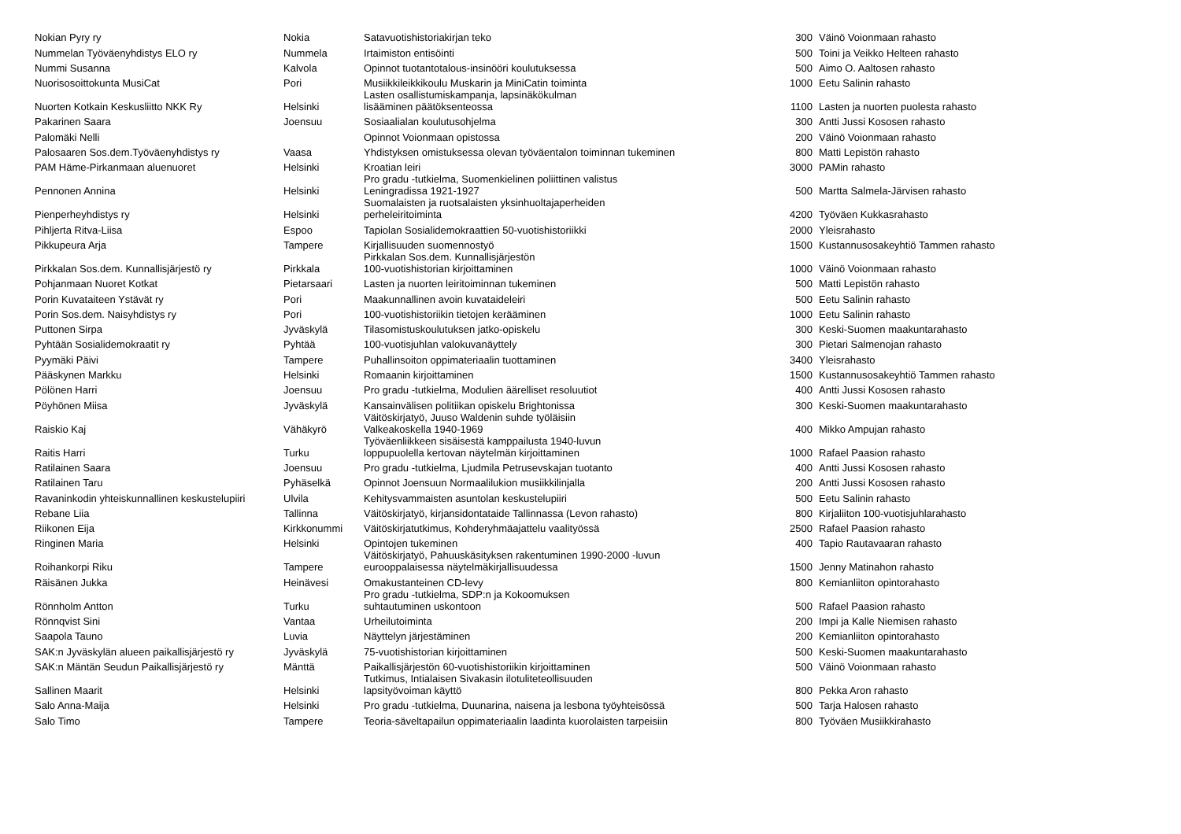| Nokian Pyry ry | Nokia | Satavuotishistoriakirjan teko | 300 | Väinö Voionmaan rahasto |
| Nummelan Työväenyhdistys ELO ry | Nummela | Irtaimiston entisöinti | 500 | Toini ja Veikko Helteen rahasto |
| Nummi Susanna | Kalvola | Opinnot tuotantotalous-insinööri koulutuksessa | 500 | Aimo O. Aaltosen rahasto |
| Nuorisosoittokunta MusiCat | Pori | Musiikkileikkikoulu Muskarin ja MiniCatin toiminta | 1000 | Eetu Salinin rahasto |
| Nuorten Kotkain Keskusliitto NKK Ry | Helsinki | Lasten osallistumiskampanja, lapsinäkökulman lisääminen päätöksenteossa | 1100 | Lasten ja nuorten puolesta rahasto |
| Pakarinen Saara | Joensuu | Sosiaalialan koulutusohjelma | 300 | Antti Jussi Kososen rahasto |
| Palomäki Nelli | | Opinnot Voionmaan opistossa | 200 | Väinö Voionmaan rahasto |
| Palosaaren Sos.dem.Työväenyhdistys ry | Vaasa | Yhdistyksen omistuksessa olevan työväentalon toiminnan tukeminen | 800 | Matti Lepistön rahasto |
| PAM Häme-Pirkanmaan aluenuoret | Helsinki | Kroatian leiri | 3000 | PAMin rahasto |
| Pennonen Annina | Helsinki | Pro gradu -tutkielma, Suomenkielinen poliittinen valistus Leningradissa 1921-1927 | 500 | Martta Salmela-Järvisen rahasto |
| Pienperheyhdistys ry | Helsinki | Suomalaisten ja ruotsalaisten yksinhuoltajaperheiden perheleiritoiminta | 4200 | Työväen Kukkasrahasto |
| Pihljerta Ritva-Liisa | Espoo | Tapiolan Sosialidemokraattien 50-vuotishistoriikki | 2000 | Yleisrahasto |
| Pikkupeura Arja | Tampere | Kirjallisuuden suomennostyö | 1500 | Kustannusosakeyhtiö Tammen rahasto |
| Pirkkalan Sos.dem. Kunnallisjärjestö ry | Pirkkala | Pirkkalan Sos.dem. Kunnallisjärjestön 100-vuotishistorian kirjoittaminen | 1000 | Väinö Voionmaan rahasto |
| Pohjanmaan Nuoret Kotkat | Pietarsaari | Lasten ja nuorten leiritoiminnan tukeminen | 500 | Matti Lepistön rahasto |
| Porin Kuvataiteen Ystävät ry | Pori | Maakunnallinen avoin kuvataideleiri | 500 | Eetu Salinin rahasto |
| Porin Sos.dem. Naisyhdistys ry | Pori | 100-vuotishistoriikin tietojen kerääminen | 1000 | Eetu Salinin rahasto |
| Puttonen Sirpa | Jyväskylä | Tilasomistuskoulutuksen jatko-opiskelu | 300 | Keski-Suomen maakuntarahasto |
| Pyhtään Sosialidemokraatit ry | Pyhtää | 100-vuotisjuhlan valokuvanäyttely | 300 | Pietari Salmenojan rahasto |
| Pyymäki Päivi | Tampere | Puhallinsoiton oppimateriaalin tuottaminen | 3400 | Yleisrahasto |
| Pääskynen Markku | Helsinki | Romaanin kirjoittaminen | 1500 | Kustannusosakeyhtiö Tammen rahasto |
| Pölönen Harri | Joensuu | Pro gradu -tutkielma, Modulien äärelliset resoluutiot | 400 | Antti Jussi Kososen rahasto |
| Pöyhönen Miisa | Jyväskylä | Kansainvälisen politiikan opiskelu Brightonissa | 300 | Keski-Suomen maakuntarahasto |
| Raiskio Kaj | Vähäkyrö | Väitöskirjatyö, Juuso Waldenin suhde työläisiin Valkeakoskella 1940-1969 | 400 | Mikko Ampujan rahasto |
| Raitis Harri | Turku | Työväenliikkeen sisäisestä kamppailusta 1940-luvun loppupuolella kertovan näytelmän kirjoittaminen | 1000 | Rafael Paasion rahasto |
| Ratilainen Saara | Joensuu | Pro gradu -tutkielma, Ljudmila Petrusevskajan tuotanto | 400 | Antti Jussi Kososen rahasto |
| Ratilainen Taru | Pyhäselkä | Opinnot Joensuun Normaalilukion musiikkilinjalla | 200 | Antti Jussi Kososen rahasto |
| Ravaninkodin yhteiskunnallinen keskustelupiiri | Ulvila | Kehitysvammaisten asuntolan keskustelupiiri | 500 | Eetu Salinin rahasto |
| Rebane Liia | Tallinna | Väitöskirjatyö, kirjansidontataide Tallinnassa (Levon rahasto) | 800 | Kirjaliiton 100-vuotisjuhlarahasto |
| Riikonen Eija | Kirkkonummi | Väitöskirjatutkimus, Kohderyhmäajattelu vaalityössä | 2500 | Rafael Paasion rahasto |
| Ringinen Maria | Helsinki | Opintojen tukeminen | 400 | Tapio Rautavaaran rahasto |
| Roihankorpi Riku | Tampere | Väitöskirjatyö, Pahuuskäsityksen rakentuminen 1990-2000 -luvun eurooppalaisessa näytelmäkirjallisuudessa | 1500 | Jenny Matinahon rahasto |
| Räisänen Jukka | Heinävesi | Omakustanteinen CD-levy | 800 | Kemianliiton opintorahasto |
| Rönnholm Antton | Turku | Pro gradu -tutkielma, SDP:n ja Kokoomuksen suhtautuminen uskontoon | 500 | Rafael Paasion rahasto |
| Rönnqvist Sini | Vantaa | Urheilutoiminta | 200 | Impi ja Kalle Niemisen rahasto |
| Saapola Tauno | Luvia | Näyttelyn järjestäminen | 200 | Kemianliiton opintorahasto |
| SAK:n Jyväskylän alueen paikallisjärjestö ry | Jyväskylä | 75-vuotishistorian kirjoittaminen | 500 | Keski-Suomen maakuntarahasto |
| SAK:n Mäntän Seudun Paikallisjärjestö ry | Mänttä | Paikallisjärjestön 60-vuotishistoriikin kirjoittaminen | 500 | Väinö Voionmaan rahasto |
| Sallinen Maarit | Helsinki | Tutkimus, Intialaisen Sivakasin ilotuliteteollisuuden lapsityövoiman käyttö | 800 | Pekka Aron rahasto |
| Salo Anna-Maija | Helsinki | Pro gradu -tutkielma, Duunarina, naisena ja lesbona työyhteisössä | 500 | Tarja Halosen rahasto |
| Salo Timo | Tampere | Teoria-säveltapailun oppimateriaalin laadinta kuorolaisten tarpeisiin | 800 | Työväen Musiikkirahasto |